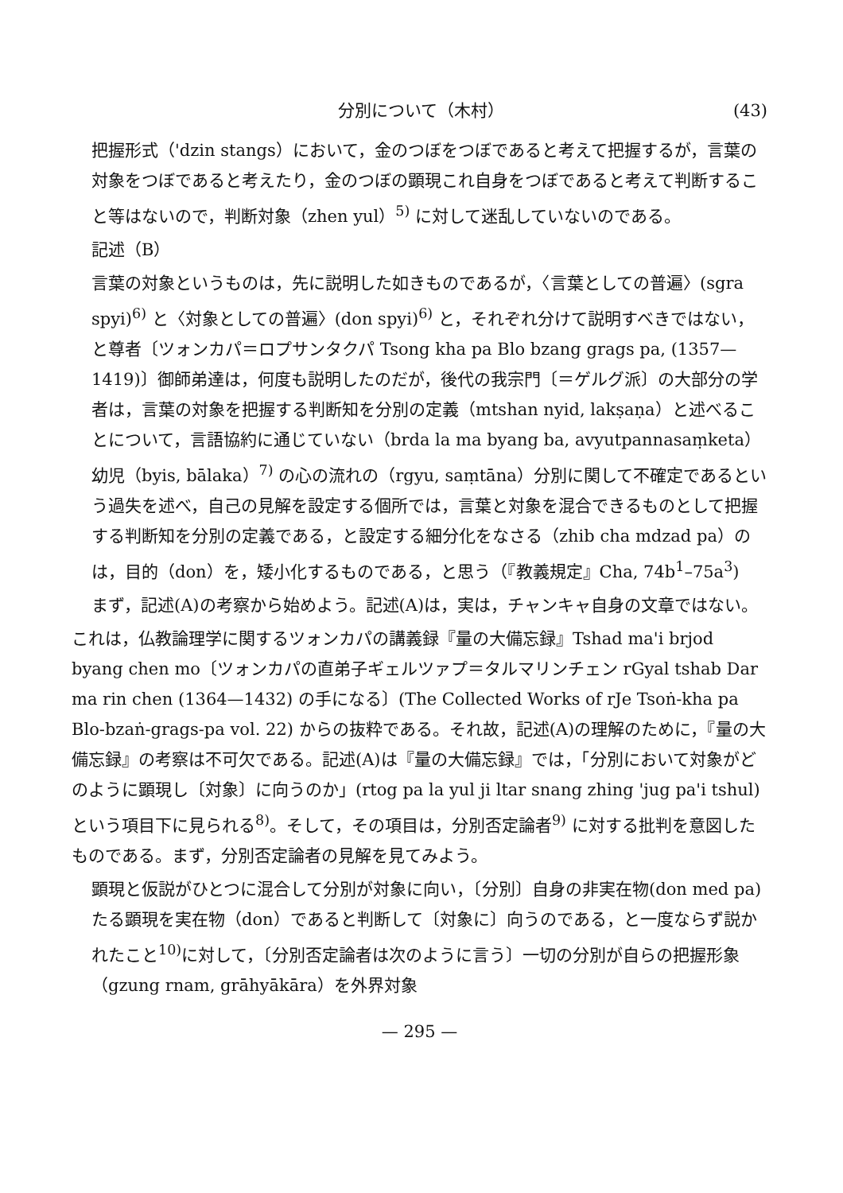分別について（木村） (43)
把握形式（'dzin stangs）において，金のつぼをつぼであると考えて把握するが，言葉の対象をつぼであると考えたり，金のつぼの顕現これ自身をつぼであると考えて判断すること等はないので，判断対象（zhen yul）<sup>5)</sup> に対して迷乱していないのである。
記述（B）
言葉の対象というものは，先に説明した如きものであるが，〈言葉としての普遍〉(sgra spyi)<sup>6)</sup> と〈対象としての普遍〉(don spyi)<sup>6)</sup> と，それぞれ分けて説明すべきではない，と尊者〔ツォンカパ＝ロプサンタクパ Tsong kha pa Blo bzang grags pa, (1357—1419)〕御師弟達は，何度も説明したのだが，後代の我宗門〔＝ゲルグ派〕の大部分の学者は，言葉の対象を把握する判断知を分別の定義（mtshan nyid, lakṣaṇa）と述べることについて，言語協約に通じていない（brda la ma byang ba, avyutpannasaṃketa）幼児（byis, bālaka）<sup>7)</sup> の心の流れの（rgyu, saṃtāna）分別に関して不確定であるという過失を述べ，自己の見解を設定する個所では，言葉と対象を混合できるものとして把握する判断知を分別の定義である，と設定する細分化をなさる（zhib cha mdzad pa）のは，目的（don）を，矮小化するものである，と思う（『教義規定』Cha, 74b<sup>1</sup>–75a<sup>3</sup>)
まず，記述(A)の考察から始めよう。記述(A)は，実は，チャンキャ自身の文章ではない。
これは，仏教論理学に関するツォンカパの講義録『量の大備忘録』Tshad ma'i brjod byang chen mo〔ツォンカパの直弟子ギェルツァプ＝タルマリンチェン rGyal tshab Dar ma rin chen (1364—1432) の手になる〕(The Collected Works of rJe Tsoṅ-kha pa Blo-bzaṅ-grags-pa vol. 22) からの抜粋である。それ故，記述(A)の理解のために，『量の大備忘録』の考察は不可欠である。記述(A)は『量の大備忘録』では，「分別において対象がどのように顕現し〔対象〕に向うのか」(rtog pa la yul ji ltar snang zhing 'jug pa'i tshul) という項目下に見られる<sup>8)</sup>。そして，その項目は，分別否定論者<sup>9)</sup> に対する批判を意図したものである。まず，分別否定論者の見解を見てみよう。
顕現と仮説がひとつに混合して分別が対象に向い，〔分別〕自身の非実在物(don med pa) たる顕現を実在物（don）であると判断して〔対象に〕向うのである，と一度ならず説かれたこと<sup>10)</sup>に対して，〔分別否定論者は次のように言う〕一切の分別が自らの把握形象（gzung rnam, grāhyākāra）を外界対象
— 295 —